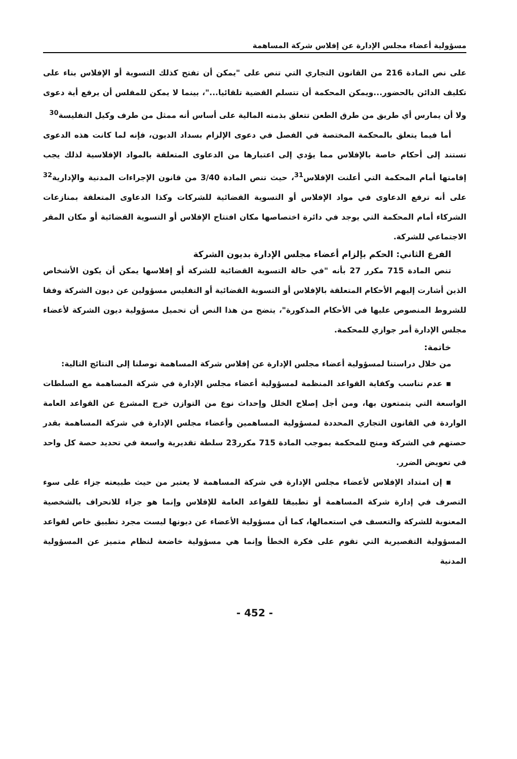مسؤولية أعضاء مجلس الإدارة عن إفلاس شركة المساهمة
على نص المادة 216 من القانون التجاري التي تنص على "يمكن أن تفتح كذلك التسوية أو الإفلاس بناء على تكليف الدائن بالحضور...ويمكن المحكمة أن تتسلم القضية تلقائيا..."، بينما لا يمكن للمفلس أن يرفع أية دعوى ولا أن يمارس أي طريق من طرق الطعن تتعلق بذمته المالية على أساس أنه ممثل من طرف وكيل التفليسة<sup>30</sup>
أما فيما يتعلق بالمحكمة المختصة في الفصل في دعوى الإلزام بسداد الديون، فإنه لما كانت هذه الدعوى تستند إلى أحكام خاصة بالإفلاس مما يؤدي إلى اعتبارها من الدعاوى المتعلقة بالمواد الإفلاسية لذلك يجب إقامتها أمام المحكمة التي أعلنت الإفلاس<sup>31</sup>، حيث تنص المادة 3/40 من قانون الإجراءات المدنية والإدارية<sup>32</sup> على أنه ترفع الدعاوى في مواد الإفلاس أو التسوية القضائية للشركات وكذا الدعاوى المتعلقة بمنازعات الشركاء أمام المحكمة التي يوجد في دائرة اختصاصها مكان افتتاح الإفلاس أو التسوية القضائية أو مكان المقر الاجتماعي للشركة.
الفرع الثاني: الحكم بإلزام أعضاء مجلس الإدارة بديون الشركة
تنص المادة 715 مكرر 27 بأنه "في حالة التسوية القضائية للشركة أو إفلاسها يمكن أن يكون الأشخاص الذين أشارت إليهم الأحكام المتعلقة بالإفلاس أو التسوية القضائية أو التفليس مسؤولين عن ديون الشركة وفقا للشروط المنصوص عليها في الأحكام المذكورة"، يتضح من هذا النص أن تحميل مسؤولية ديون الشركة لأعضاء مجلس الإدارة أمر جوازي للمحكمة.
خاتمة:
من خلال دراستنا لمسؤولية أعضاء مجلس الإدارة عن إفلاس شركة المساهمة توصلنا إلى النتائج التالية:
▪ عدم تناسب وكفاية القواعد المنظمة لمسؤولية أعضاء مجلس الإدارة في شركة المساهمة مع السلطات الواسعة التي يتمتعون بها، ومن أجل إصلاح الخلل وإحداث نوع من التوازن خرج المشرع عن القواعد العامة الواردة في القانون التجاري المحددة لمسؤولية المساهمين وأعضاء مجلس الإدارة في شركة المساهمة بقدر حصتهم في الشركة ومنح للمحكمة بموجب المادة 715 مكرر23 سلطة تقديرية واسعة في تحديد حصة كل واحد في تعويض الضرر.
▪ إن امتداد الإفلاس لأعضاء مجلس الإدارة في شركة المساهمة لا يعتبر من حيث طبيعته جزاء على سوء التصرف في إدارة شركة المساهمة أو تطبيقا للقواعد العامة للإفلاس وإنما هو جزاء للانحراف بالشخصية المعنوية للشركة والتعسف في استعمالها، كما أن مسؤولية الأعضاء عن ديونها ليست مجرد تطبيق خاص لقواعد المسؤولية التقصيرية التي تقوم على فكرة الخطأ وإنما هي مسؤولية خاضعة لنظام متميز عن المسؤولية المدنية
- 452 -